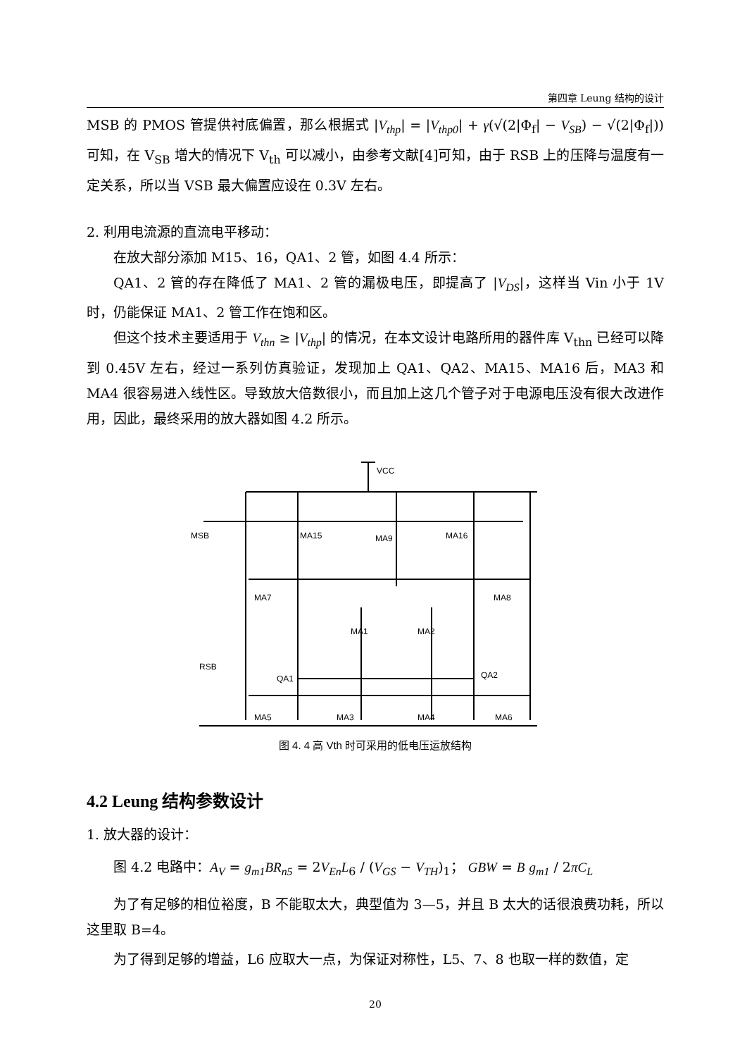第四章 Leung 结构的设计
MSB 的 PMOS 管提供衬底偏置，那么根据式 |V<sub>thp</sub>| = |V<sub>thp0</sub>| + γ(√(2|Φ<sub>f</sub>| − V<sub>SB</sub>) − √(2|Φ<sub>f</sub>|)) 可知，在 V<sub>SB</sub> 增大的情况下 V<sub>th</sub> 可以减小，由参考文献[4]可知，由于 RSB 上的压降与温度有一定关系，所以当 VSB 最大偏置应设在 0.3V 左右。
2. 利用电流源的直流电平移动：
在放大部分添加 M15、16，QA1、2 管，如图 4.4 所示：
QA1、2 管的存在降低了 MA1、2 管的漏极电压，即提高了 |V<sub>DS</sub>|，这样当 Vin 小于 1V 时，仍能保证 MA1、2 管工作在饱和区。
但这个技术主要适用于 V<sub>thn</sub> ≥ |V<sub>thp</sub>| 的情况，在本文设计电路所用的器件库 V<sub>thn</sub> 已经可以降到 0.45V 左右，经过一系列仿真验证，发现加上 QA1、QA2、MA15、MA16 后，MA3 和 MA4 很容易进入线性区。导致放大倍数很小，而且加上这几个管子对于电源电压没有很大改进作用，因此，最终采用的放大器如图 4.2 所示。
VCC
MSB
MA15
MA9
MA16
MA7
MA8
MA1
MA2
RSB
QA1
QA2
MA5
MA3
MA4
MA6
图 4. 4 高 Vth 时可采用的低电压运放结构
4.2 Leung 结构参数设计
1. 放大器的设计：
图 4.2 电路中：A<sub>V</sub> = g<sub>m1</sub>BR<sub>n5</sub> = 2V<sub>En</sub>L<sub>6</sub> / (V<sub>GS</sub> − V<sub>TH</sub>)<sub>1</sub>； GBW = B g<sub>m1</sub> / 2πC<sub>L</sub>
为了有足够的相位裕度，B 不能取太大，典型值为 3—5，并且 B 太大的话很浪费功耗，所以这里取 B=4。
为了得到足够的增益，L6 应取大一点，为保证对称性，L5、7、8 也取一样的数值，定
20